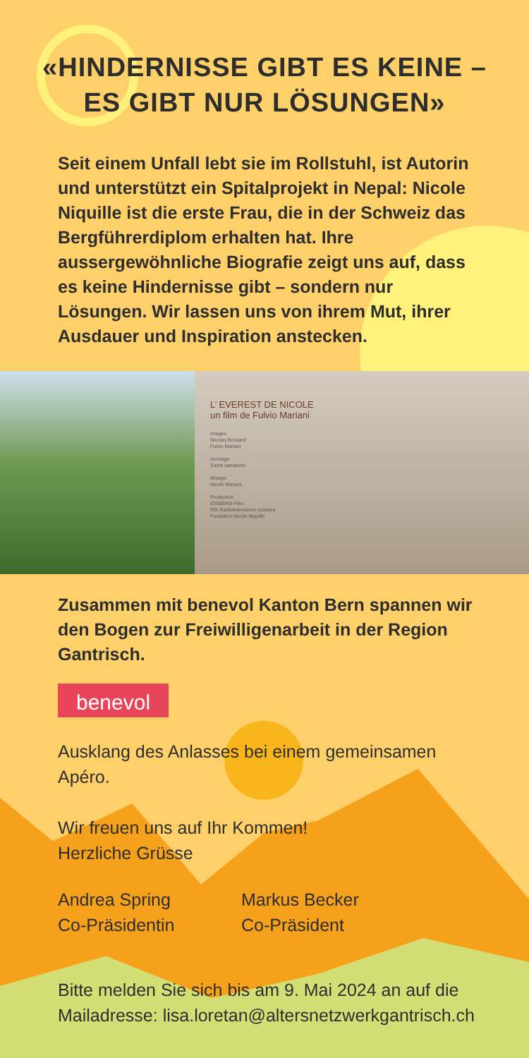«HINDERNISSE GIBT ES KEINE –
ES GIBT NUR LÖSUNGEN»
Seit einem Unfall lebt sie im Rollstuhl, ist Autorin und unterstützt ein Spitalprojekt in Nepal: Nicole Niquille ist die erste Frau, die in der Schweiz das Bergführerdiplom erhalten hat. Ihre aussergewöhnliche Biografie zeigt uns auf, dass es keine Hindernisse gibt – sondern nur Lösungen. Wir lassen uns von ihrem Mut, ihrer Ausdauer und Inspiration anstecken.
L’ EVEREST DE NICOLE
un film de Fulvio Mariani
Images
Nicolas Bossard
Fulvio Mariani
montage
Samir samperisi
Mixage
Nicolò Mariani
Production
ICEBERG-Film
RSI Radiotelevisione svizzera
Fondation Nicole Niquille
Zusammen mit benevol Kanton Bern spannen wir den Bogen zur Freiwilligenarbeit in der Region Gantrisch.
benevol
Ausklang des Anlasses bei einem gemeinsamen Apéro.
Wir freuen uns auf Ihr Kommen!
Herzliche Grüsse
Andrea Spring
Co-Präsidentin
Markus Becker
Co-Präsident
Bitte melden Sie sich bis am 9. Mai 2024 an auf die Mailadresse: lisa.loretan@altersnetzwerkgantrisch.ch